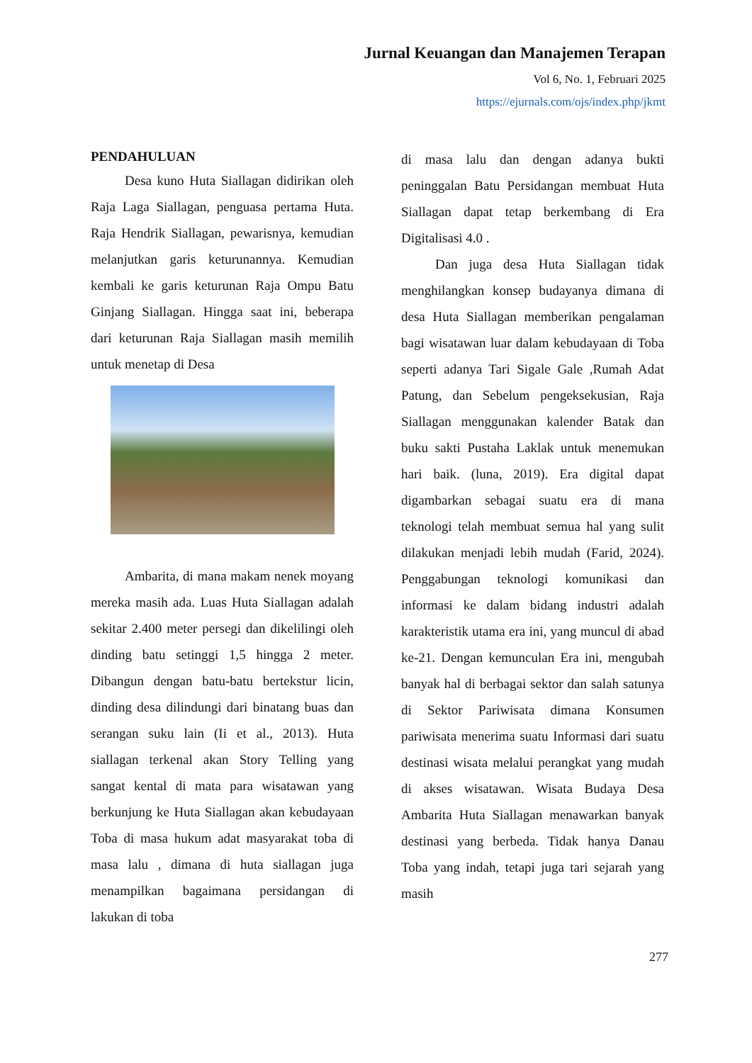Jurnal Keuangan dan Manajemen Terapan
Vol 6, No. 1, Februari 2025
https://ejurnals.com/ojs/index.php/jkmt
PENDAHULUAN
Desa kuno Huta Siallagan didirikan oleh Raja Laga Siallagan, penguasa pertama Huta. Raja Hendrik Siallagan, pewarisnya, kemudian melanjutkan garis keturunannya. Kemudian kembali ke garis keturunan Raja Ompu Batu Ginjang Siallagan. Hingga saat ini, beberapa dari keturunan Raja Siallagan masih memilih untuk menetap di Desa
Ambarita, di mana makam nenek moyang mereka masih ada. Luas Huta Siallagan adalah sekitar 2.400 meter persegi dan dikelilingi oleh dinding batu setinggi 1,5 hingga 2 meter. Dibangun dengan batu-batu bertekstur licin, dinding desa dilindungi dari binatang buas dan serangan suku lain (Ii et al., 2013). Huta siallagan terkenal akan Story Telling yang sangat kental di mata para wisatawan yang berkunjung ke Huta Siallagan akan kebudayaan Toba di masa hukum adat masyarakat toba di masa lalu , dimana di huta siallagan juga menampilkan bagaimana persidangan di lakukan di toba
di masa lalu dan dengan adanya bukti peninggalan Batu Persidangan membuat Huta Siallagan dapat tetap berkembang di Era Digitalisasi 4.0 .
Dan juga desa Huta Siallagan tidak menghilangkan konsep budayanya dimana di desa Huta Siallagan memberikan pengalaman bagi wisatawan luar dalam kebudayaan di Toba seperti adanya Tari Sigale Gale ,Rumah Adat Patung, dan Sebelum pengeksekusian, Raja Siallagan menggunakan kalender Batak dan buku sakti Pustaha Laklak untuk menemukan hari baik. (luna, 2019). Era digital dapat digambarkan sebagai suatu era di mana teknologi telah membuat semua hal yang sulit dilakukan menjadi lebih mudah (Farid, 2024). Penggabungan teknologi komunikasi dan informasi ke dalam bidang industri adalah karakteristik utama era ini, yang muncul di abad ke-21. Dengan kemunculan Era ini, mengubah banyak hal di berbagai sektor dan salah satunya di Sektor Pariwisata dimana Konsumen pariwisata menerima suatu Informasi dari suatu destinasi wisata melalui perangkat yang mudah di akses wisatawan. Wisata Budaya Desa Ambarita Huta Siallagan menawarkan banyak destinasi yang berbeda. Tidak hanya Danau Toba yang indah, tetapi juga tari sejarah yang masih
277